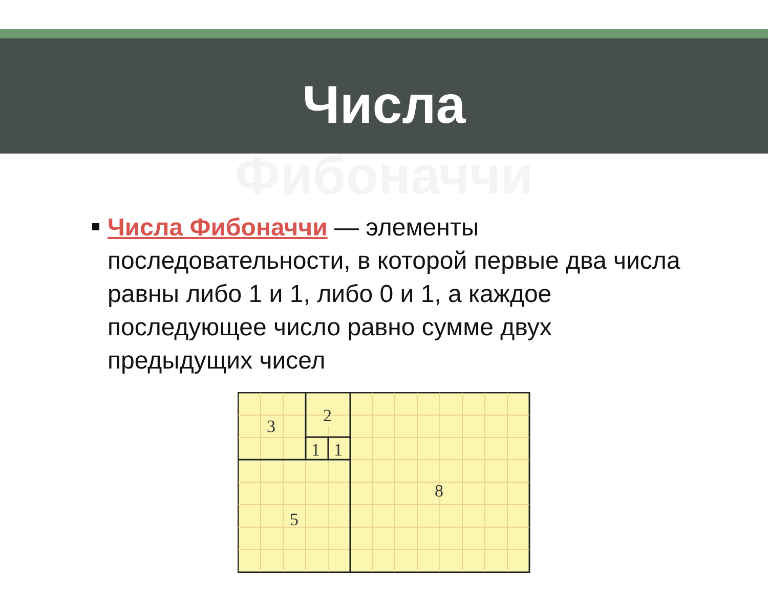Числа
Фибоначчи
Числа Фибоначчи — элементы последовательности, в которой первые два числа равны либо 1 и 1, либо 0 и 1, а каждое последующее число равно сумме двух предыдущих чисел
3
2
1
1
5
8